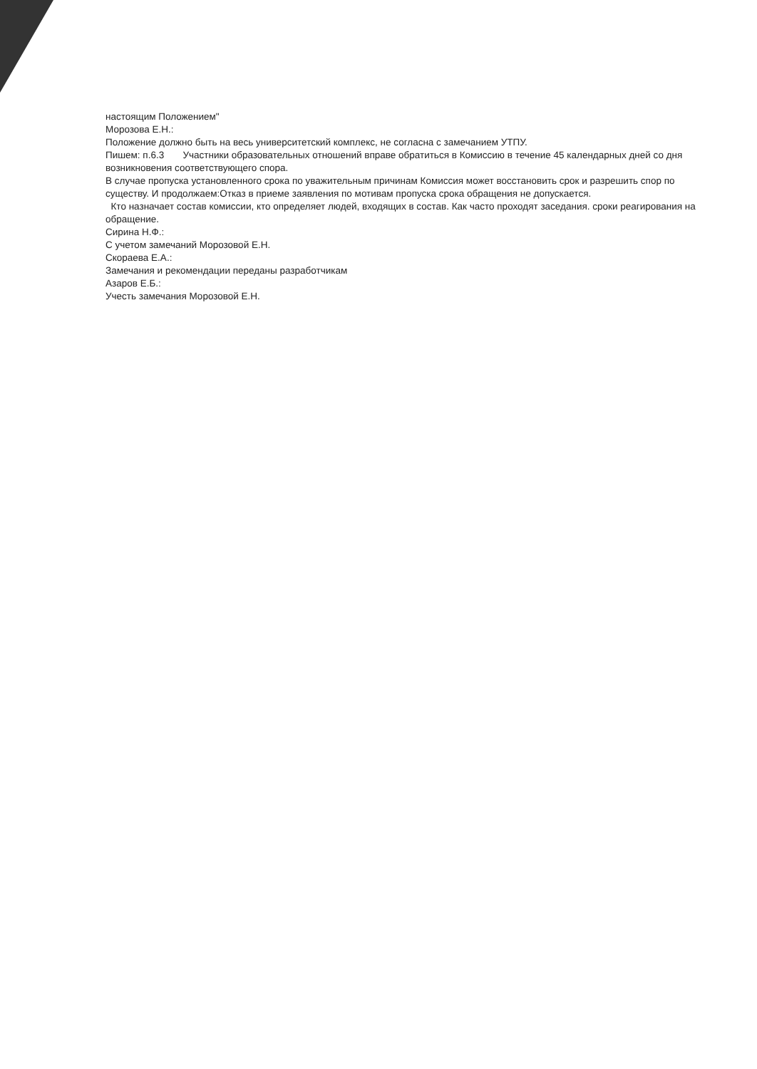настоящим Положением"
Морозова Е.Н.:
Положение должно быть на весь университетский комплекс, не согласна с замечанием УТПУ.
Пишем: п.6.3 Участники образовательных отношений вправе обратиться в Комиссию в течение 45 календарных дней со дня возникновения соответствующего спора.
В случае пропуска установленного срока по уважительным причинам Комиссия может восстановить срок и разрешить спор по существу. И продолжаем:Отказ в приеме заявления по мотивам пропуска срока обращения не допускается.
Кто назначает состав комиссии, кто определяет людей, входящих в состав. Как часто проходят заседания. сроки реагирования на обращение.
Сирина Н.Ф.:
С учетом замечаний Морозовой Е.Н.
Скораева Е.А.:
Замечания и рекомендации переданы разработчикам
Азаров Е.Б.:
Учесть замечания Морозовой Е.Н.